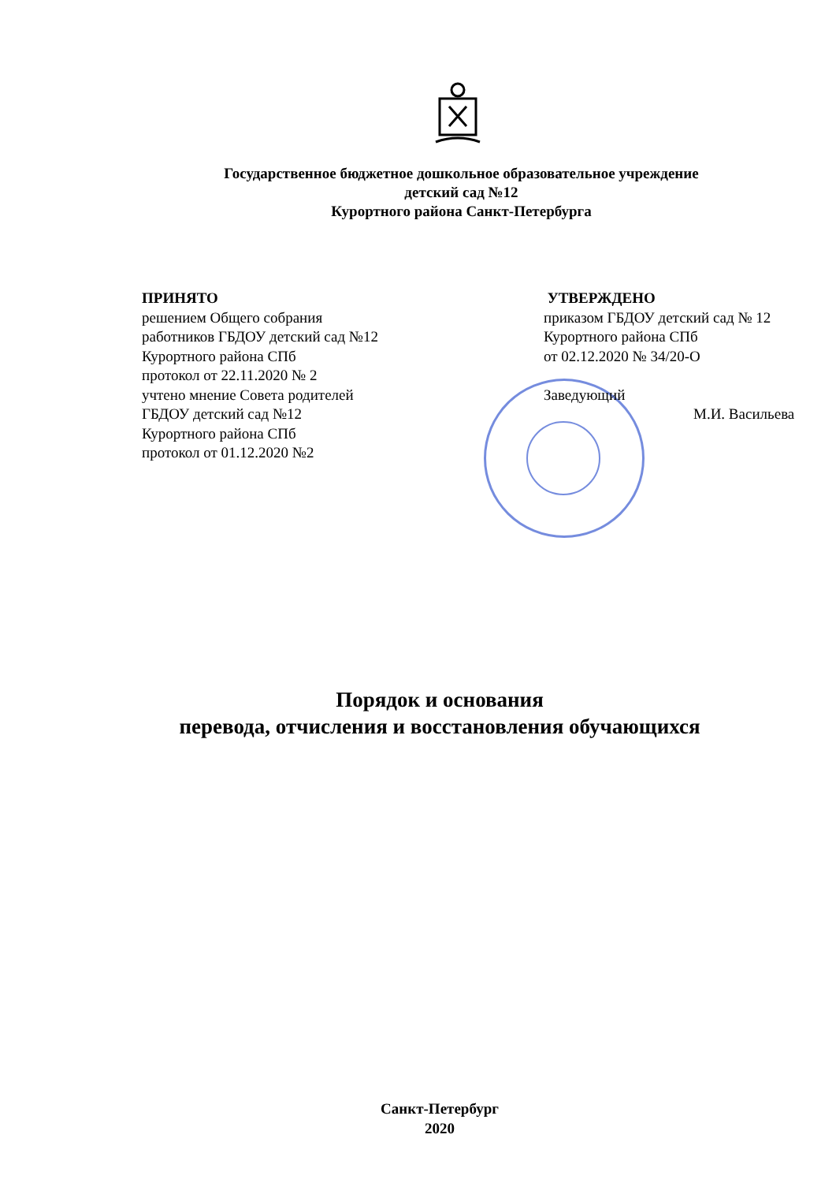Государственное бюджетное дошкольное образовательное учреждение
детский сад №12
Курортного района Санкт-Петербурга
ПРИНЯТО
решением Общего собрания
работников ГБДОУ детский сад №12
Курортного района СПб
протокол от 22.11.2020 № 2
учтено мнение Совета родителей
ГБДОУ детский сад №12
Курортного района СПб
протокол от 01.12.2020 №2
УТВЕРЖДЕНО
приказом ГБДОУ детский сад № 12
Курортного района СПб
от 02.12.2020 № 34/20-О
Заведующий
М.И. Васильева
Порядок и основания
перевода, отчисления и восстановления обучающихся
Санкт-Петербург
2020